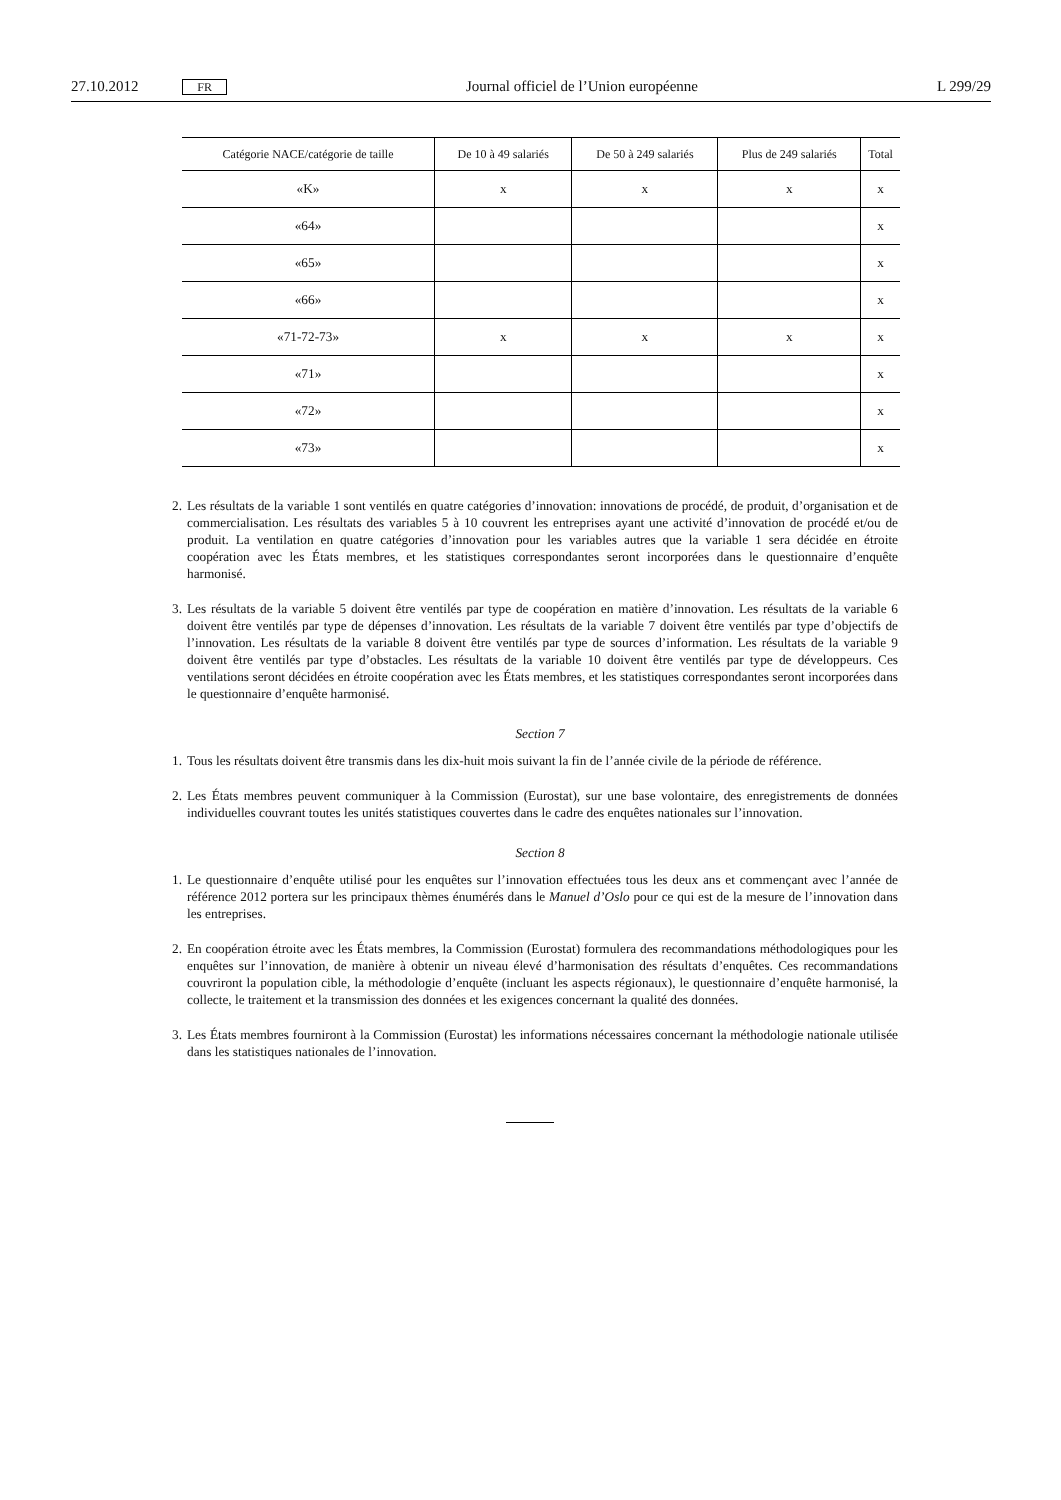27.10.2012 FR Journal officiel de l’Union européenne L 299/29
| Catégorie NACE/catégorie de taille | De 10 à 49 salariés | De 50 à 249 salariés | Plus de 249 salariés | Total |
| --- | --- | --- | --- | --- |
| «K» | x | x | x | x |
| «64» | | | | x |
| «65» | | | | x |
| «66» | | | | x |
| «71-72-73» | x | x | x | x |
| «71» | | | | x |
| «72» | | | | x |
| «73» | | | | x |
2. Les résultats de la variable 1 sont ventilés en quatre catégories d’innovation: innovations de procédé, de produit, d’organisation et de commercialisation. Les résultats des variables 5 à 10 couvrent les entreprises ayant une activité d’innovation de procédé et/ou de produit. La ventilation en quatre catégories d’innovation pour les variables autres que la variable 1 sera décidée en étroite coopération avec les États membres, et les statistiques correspondantes seront incorporées dans le questionnaire d’enquête harmonisé.
3. Les résultats de la variable 5 doivent être ventilés par type de coopération en matière d’innovation. Les résultats de la variable 6 doivent être ventilés par type de dépenses d’innovation. Les résultats de la variable 7 doivent être ventilés par type d’objectifs de l’innovation. Les résultats de la variable 8 doivent être ventilés par type de sources d’information. Les résultats de la variable 9 doivent être ventilés par type d’obstacles. Les résultats de la variable 10 doivent être ventilés par type de développeurs. Ces ventilations seront décidées en étroite coopération avec les États membres, et les statistiques correspondantes seront incorporées dans le questionnaire d’enquête harmonisé.
Section 7
1. Tous les résultats doivent être transmis dans les dix-huit mois suivant la fin de l’année civile de la période de référence.
2. Les États membres peuvent communiquer à la Commission (Eurostat), sur une base volontaire, des enregistrements de données individuelles couvrant toutes les unités statistiques couvertes dans le cadre des enquêtes nationales sur l’innovation.
Section 8
1. Le questionnaire d’enquête utilisé pour les enquêtes sur l’innovation effectuées tous les deux ans et commençant avec l’année de référence 2012 portera sur les principaux thèmes énumérés dans le Manuel d’Oslo pour ce qui est de la mesure de l’innovation dans les entreprises.
2. En coopération étroite avec les États membres, la Commission (Eurostat) formulera des recommandations méthodologiques pour les enquêtes sur l’innovation, de manière à obtenir un niveau élevé d’harmonisation des résultats d’enquêtes. Ces recommandations couvriront la population cible, la méthodologie d’enquête (incluant les aspects régionaux), le questionnaire d’enquête harmonisé, la collecte, le traitement et la transmission des données et les exigences concernant la qualité des données.
3. Les États membres fourniront à la Commission (Eurostat) les informations nécessaires concernant la méthodologie nationale utilisée dans les statistiques nationales de l’innovation.